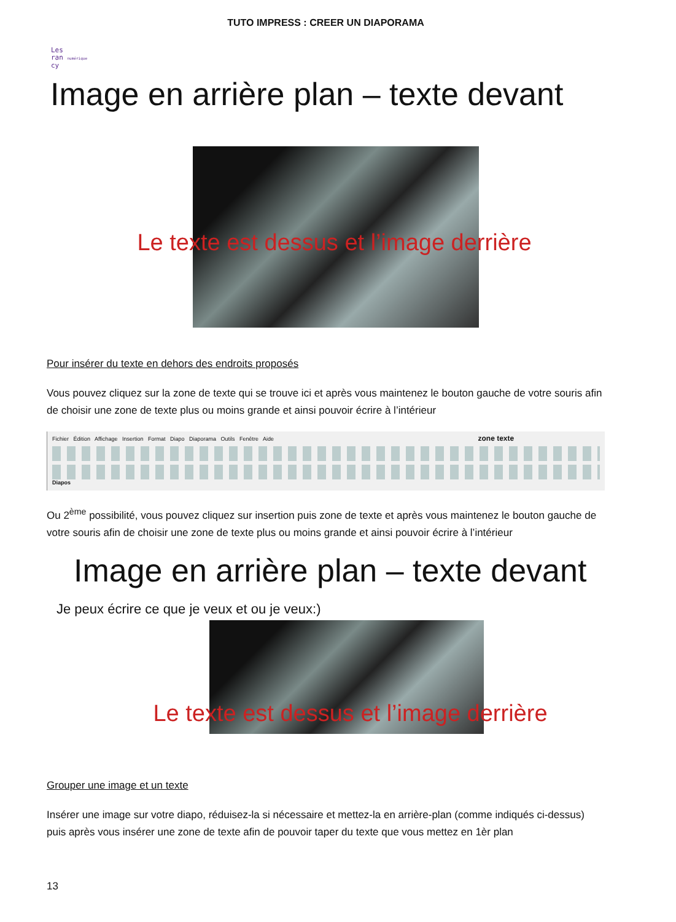TUTO IMPRESS : CREER UN DIAPORAMA
Les
ran numérique
cy
Image en arrière plan – texte devant
Le texte est dessus et l’image derrière
Pour insérer du texte en dehors des endroits proposés
Vous pouvez cliquez sur la zone de texte qui se trouve ici et après vous maintenez le bouton gauche de votre souris afin de choisir une zone de texte plus ou moins grande et ainsi pouvoir écrire à l’intérieur
Fichier Édition Affichage Insertion Format Diapo Diaporama Outils Fenêtre Aide zone texte
Diapos
Ou 2<sup>ème</sup> possibilité, vous pouvez cliquez sur insertion puis zone de texte et après vous maintenez le bouton gauche de votre souris afin de choisir une zone de texte plus ou moins grande et ainsi pouvoir écrire à l’intérieur
Image en arrière plan – texte devant
Je peux écrire ce que je veux et ou je veux:)
Le texte est dessus et l’image derrière
Grouper une image et un texte
Insérer une image sur votre diapo, réduisez-la si nécessaire et mettez-la en arrière-plan (comme indiqués ci-dessus) puis après vous insérer une zone de texte afin de pouvoir taper du texte que vous mettez en 1èr plan
13